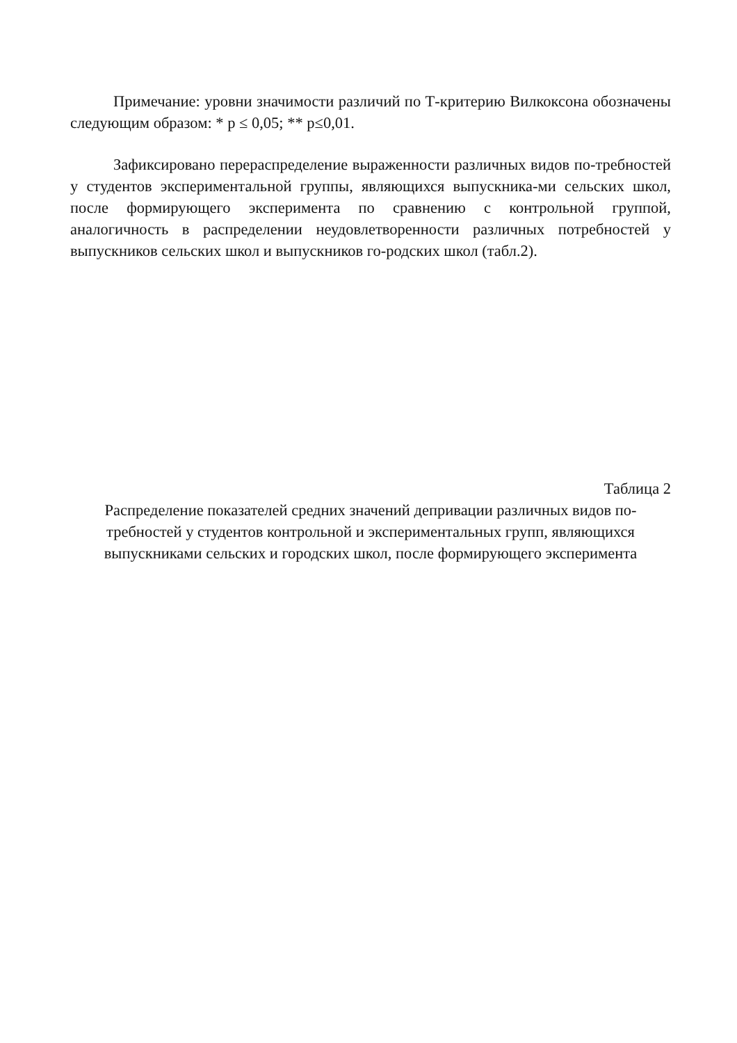Примечание: уровни значимости различий по Т-критерию Вилкоксона обозначены следующим образом: * p ≤ 0,05; ** p≤0,01.
Зафиксировано перераспределение выраженности различных видов по-требностей у студентов экспериментальной группы, являющихся выпускника-ми сельских школ, после формирующего эксперимента по сравнению с контрольной группой, аналогичность в распределении неудовлетворенности различных потребностей у выпускников сельских школ и выпускников го-родских школ (табл.2).
Таблица 2
Распределение показателей средних значений депривации различных видов по-требностей у студентов контрольной и экспериментальных групп, являющихся выпускниками сельских и городских школ, после формирующего эксперимента